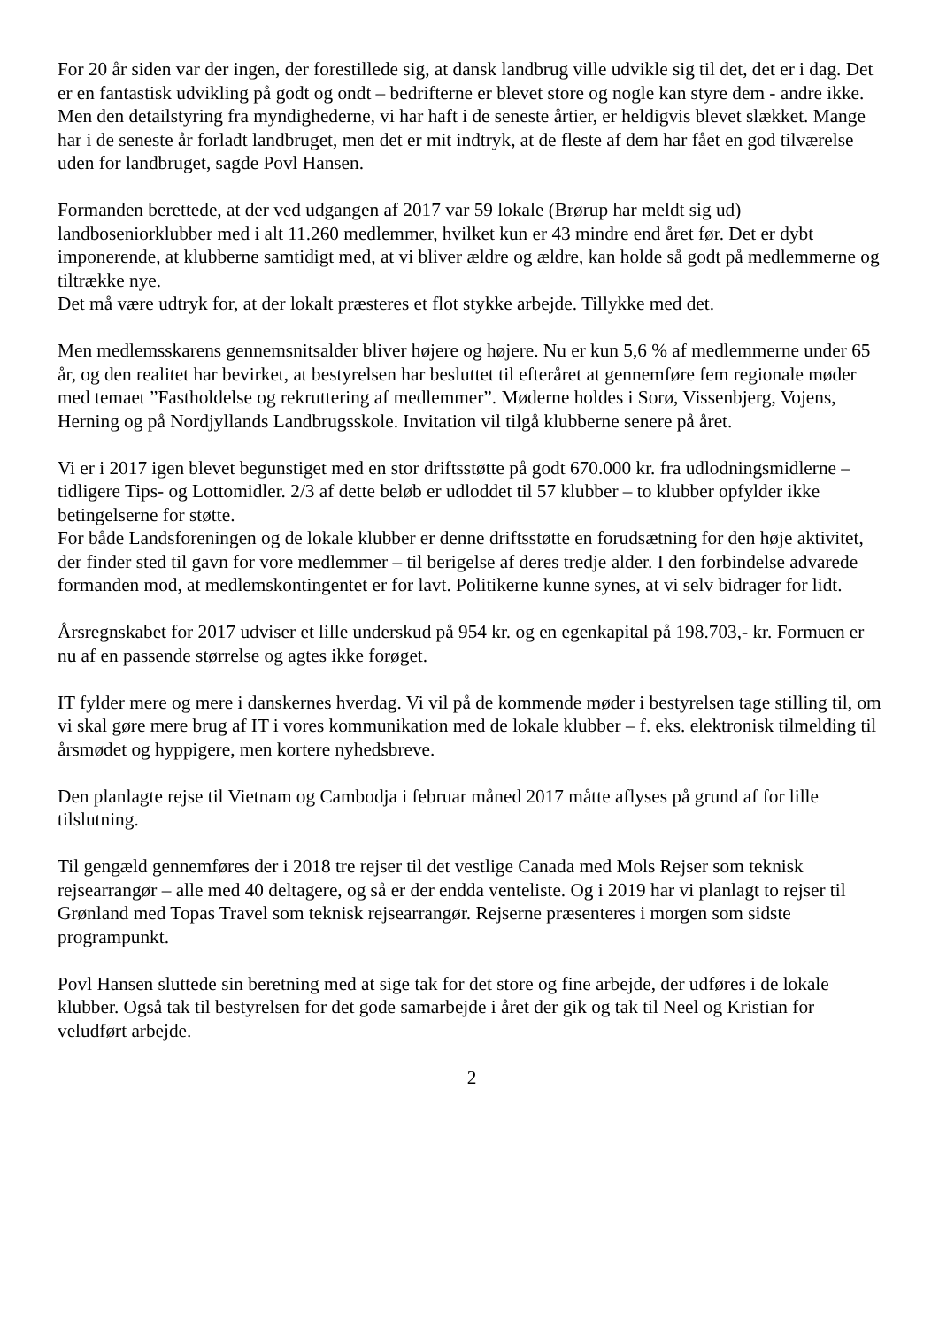For 20 år siden var der ingen, der forestillede sig, at dansk landbrug ville udvikle sig til det, det er i dag. Det er en fantastisk udvikling på godt og ondt – bedrifterne er blevet store og nogle kan styre dem - andre ikke. Men den detailstyring fra myndighederne, vi har haft i de seneste årtier, er heldigvis blevet slækket. Mange har i de seneste år forladt landbruget, men det er mit indtryk, at de fleste af dem har fået en god tilværelse uden for landbruget, sagde Povl Hansen.
Formanden berettede, at der ved udgangen af 2017 var 59 lokale (Brørup har meldt sig ud) landboseniorklubber med i alt 11.260 medlemmer, hvilket kun er 43 mindre end året før. Det er dybt imponerende, at klubberne samtidigt med, at vi bliver ældre og ældre, kan holde så godt på medlemmerne og tiltrække nye.
Det må være udtryk for, at der lokalt præsteres et flot stykke arbejde. Tillykke med det.
Men medlemsskarens gennemsnitsalder bliver højere og højere. Nu er kun 5,6 % af medlemmerne under 65 år, og den realitet har bevirket, at bestyrelsen har besluttet til efteråret at gennemføre fem regionale møder med temaet ”Fastholdelse og rekruttering af medlemmer”. Møderne holdes i Sorø, Vissenbjerg, Vojens, Herning og på Nordjyllands Landbrugsskole. Invitation vil tilgå klubberne senere på året.
Vi er i 2017 igen blevet begunstiget med en stor driftsstøtte på godt 670.000 kr. fra udlodningsmidlerne – tidligere Tips- og Lottomidler. 2/3 af dette beløb er udloddet til 57 klubber – to klubber opfylder ikke betingelserne for støtte.
For både Landsforeningen og de lokale klubber er denne driftsstøtte en forudsætning for den høje aktivitet, der finder sted til gavn for vore medlemmer – til berigelse af deres tredje alder. I den forbindelse advarede formanden mod, at medlemskontingentet er for lavt. Politikerne kunne synes, at vi selv bidrager for lidt.
Årsregnskabet for 2017 udviser et lille underskud på 954 kr. og en egenkapital på 198.703,- kr. Formuen er nu af en passende størrelse og agtes ikke forøget.
IT fylder mere og mere i danskernes hverdag. Vi vil på de kommende møder i bestyrelsen tage stilling til, om vi skal gøre mere brug af IT i vores kommunikation med de lokale klubber – f. eks. elektronisk tilmelding til årsmødet og hyppigere, men kortere nyhedsbreve.
Den planlagte rejse til Vietnam og Cambodja i februar måned 2017 måtte aflyses på grund af for lille tilslutning.
Til gengæld gennemføres der i 2018 tre rejser til det vestlige Canada med Mols Rejser som teknisk rejsearrangør – alle med 40 deltagere, og så er der endda venteliste. Og i 2019 har vi planlagt to rejser til Grønland med Topas Travel som teknisk rejsearrangør. Rejserne præsenteres i morgen som sidste programpunkt.
Povl Hansen sluttede sin beretning med at sige tak for det store og fine arbejde, der udføres i de lokale klubber. Også tak til bestyrelsen for det gode samarbejde i året der gik og tak til Neel og Kristian for veludført arbejde.
2